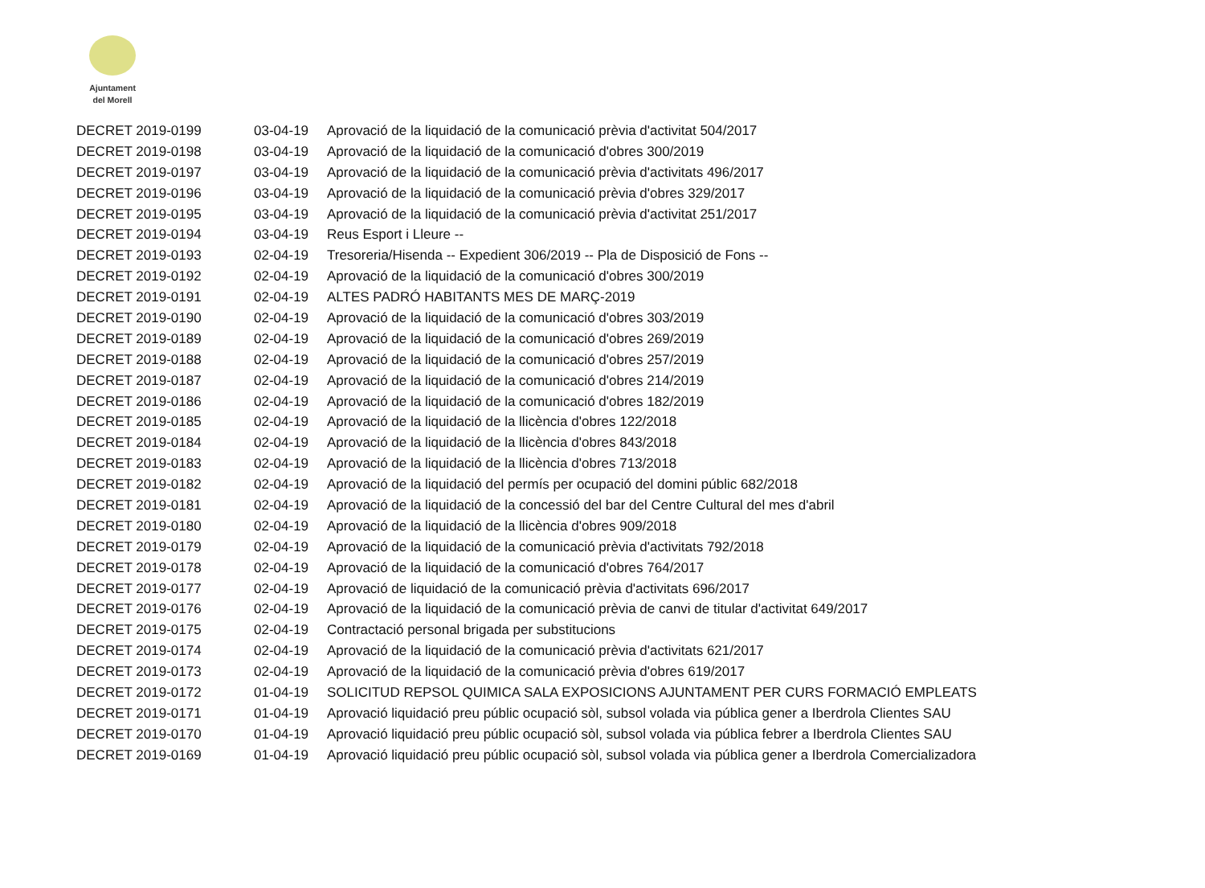Ajuntament
del Morell
| DECRET 2019-0199 | 03-04-19 | Aprovació de la liquidació de la comunicació prèvia d'activitat 504/2017 |
| DECRET 2019-0198 | 03-04-19 | Aprovació de la liquidació de la comunicació d'obres 300/2019 |
| DECRET 2019-0197 | 03-04-19 | Aprovació de la liquidació de la comunicació prèvia d'activitats 496/2017 |
| DECRET 2019-0196 | 03-04-19 | Aprovació de la liquidació de la comunicació prèvia d'obres 329/2017 |
| DECRET 2019-0195 | 03-04-19 | Aprovació de la liquidació de la comunicació prèvia d'activitat 251/2017 |
| DECRET 2019-0194 | 03-04-19 | Reus Esport i Lleure -- |
| DECRET 2019-0193 | 02-04-19 | Tresoreria/Hisenda -- Expedient 306/2019 -- Pla de Disposició de Fons -- |
| DECRET 2019-0192 | 02-04-19 | Aprovació de la liquidació de la comunicació d'obres 300/2019 |
| DECRET 2019-0191 | 02-04-19 | ALTES PADRÓ HABITANTS MES DE MARÇ-2019 |
| DECRET 2019-0190 | 02-04-19 | Aprovació de la liquidació de la comunicació d'obres 303/2019 |
| DECRET 2019-0189 | 02-04-19 | Aprovació de la liquidació de la comunicació d'obres 269/2019 |
| DECRET 2019-0188 | 02-04-19 | Aprovació de la liquidació de la comunicació d'obres 257/2019 |
| DECRET 2019-0187 | 02-04-19 | Aprovació de la liquidació de la comunicació d'obres 214/2019 |
| DECRET 2019-0186 | 02-04-19 | Aprovació de la liquidació de la comunicació d'obres 182/2019 |
| DECRET 2019-0185 | 02-04-19 | Aprovació de la liquidació de la llicència d'obres 122/2018 |
| DECRET 2019-0184 | 02-04-19 | Aprovació de la liquidació de la llicència d'obres 843/2018 |
| DECRET 2019-0183 | 02-04-19 | Aprovació de la liquidació de la llicència d'obres 713/2018 |
| DECRET 2019-0182 | 02-04-19 | Aprovació de la liquidació del permís per ocupació del domini públic 682/2018 |
| DECRET 2019-0181 | 02-04-19 | Aprovació de la liquidació de la concessió del bar del Centre Cultural del mes d'abril |
| DECRET 2019-0180 | 02-04-19 | Aprovació de la liquidació de la llicència d'obres 909/2018 |
| DECRET 2019-0179 | 02-04-19 | Aprovació de la liquidació de la comunicació prèvia d'activitats 792/2018 |
| DECRET 2019-0178 | 02-04-19 | Aprovació de la liquidació de la comunicació d'obres 764/2017 |
| DECRET 2019-0177 | 02-04-19 | Aprovació de liquidació de la comunicació prèvia d'activitats 696/2017 |
| DECRET 2019-0176 | 02-04-19 | Aprovació de la liquidació de la comunicació prèvia de canvi de titular d'activitat 649/2017 |
| DECRET 2019-0175 | 02-04-19 | Contractació personal brigada per substitucions |
| DECRET 2019-0174 | 02-04-19 | Aprovació de la liquidació de la comunicació prèvia d'activitats 621/2017 |
| DECRET 2019-0173 | 02-04-19 | Aprovació de la liquidació de la comunicació prèvia d'obres 619/2017 |
| DECRET 2019-0172 | 01-04-19 | SOLICITUD REPSOL QUIMICA SALA EXPOSICIONS AJUNTAMENT PER CURS FORMACIÓ EMPLEATS |
| DECRET 2019-0171 | 01-04-19 | Aprovació liquidació preu públic ocupació sòl, subsol volada via pública gener a Iberdrola Clientes SAU |
| DECRET 2019-0170 | 01-04-19 | Aprovació liquidació preu públic ocupació sòl, subsol volada via pública febrer a Iberdrola Clientes SAU |
| DECRET 2019-0169 | 01-04-19 | Aprovació liquidació preu públic ocupació sòl, subsol volada via pública gener a Iberdrola Comercializadora |